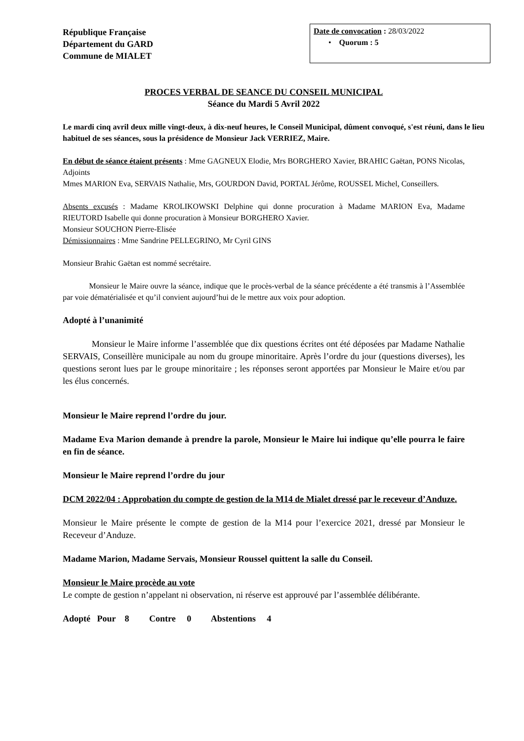République Française
Département du GARD
Commune de MIALET
Date de convocation : 28/03/2022
• Quorum : 5
PROCES VERBAL DE SEANCE DU CONSEIL MUNICIPAL
Séance du Mardi 5 Avril 2022
Le mardi cinq avril deux mille vingt-deux, à dix-neuf heures, le Conseil Municipal, dûment convoqué, s'est réuni, dans le lieu habituel de ses séances, sous la présidence de Monsieur Jack VERRIEZ, Maire.
En début de séance étaient présents : Mme GAGNEUX Elodie, Mrs BORGHERO Xavier, BRAHIC Gaëtan, PONS Nicolas, Adjoints
Mmes MARION Eva, SERVAIS Nathalie, Mrs, GOURDON David, PORTAL Jérôme, ROUSSEL Michel, Conseillers.
Absents excusés : Madame KROLIKOWSKI Delphine qui donne procuration à Madame MARION Eva, Madame RIEUTORD Isabelle qui donne procuration à Monsieur BORGHERO Xavier.
Monsieur SOUCHON Pierre-Elisée
Démissionnaires : Mme Sandrine PELLEGRINO, Mr Cyril GINS
Monsieur Brahic Gaëtan est nommé secrétaire.
Monsieur le Maire ouvre la séance, indique que le procès-verbal de la séance précédente a été transmis à l’Assemblée par voie dématérialisée et qu’il convient aujourd’hui de le mettre aux voix pour adoption.
Adopté à l’unanimité
Monsieur le Maire informe l’assemblée que dix questions écrites ont été déposées par Madame Nathalie SERVAIS, Conseillère municipale au nom du groupe minoritaire. Après l’ordre du jour (questions diverses), les questions seront lues par le groupe minoritaire ; les réponses seront apportées par Monsieur le Maire et/ou par les élus concernés.
Monsieur le Maire reprend l’ordre du jour.
Madame Eva Marion demande à prendre la parole, Monsieur le Maire lui indique qu’elle pourra le faire en fin de séance.
Monsieur le Maire reprend l’ordre du jour
DCM 2022/04 : Approbation du compte de gestion de la M14 de Mialet dressé par le receveur d’Anduze.
Monsieur le Maire présente le compte de gestion de la M14 pour l’exercice 2021, dressé par Monsieur le Receveur d’Anduze.
Madame Marion, Madame Servais, Monsieur Roussel quittent la salle du Conseil.
Monsieur le Maire procède au vote
Le compte de gestion n’appelant ni observation, ni réserve est approuvé par l’assemblée délibérante.
Adopté Pour 8 Contre 0 Abstentions 4